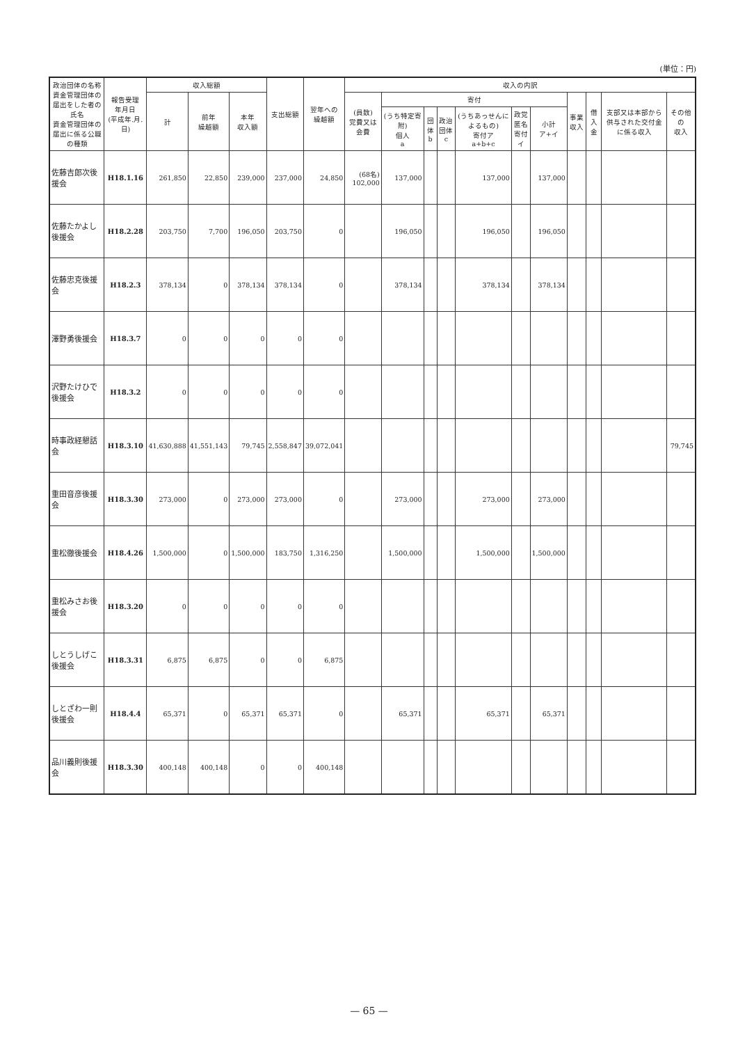(単位：円)
| 政治団体の名称 資金管理団体の届出をした者の氏名 資金管理団体の届出に係る公職の種類 | 報告受理 年月日 (平成年.月.日) | 収入総額 | | | 支出総額 | 翌年への 繰越額 | 収入の内訳 | | | | | | | | | | |
| --- | --- | --- | --- | --- | --- | --- | --- | --- | --- | --- | --- | --- | --- | --- | --- | --- | --- |
| | | 計 | 前年 繰越額 | 本年 収入額 | | | (員数) 党費又は会費 | 寄付 | | | | | | 事業収入 | 借入金 | 支部又は本部から供与された交付金に係る収入 | その他の 収入 |
| | | | | | | | | (うち特定寄附) 個人 a | 団体 b | 政治団体 c | (うちあっせんによるもの) 寄付ア a+b+c | 政党匿名 寄付 イ | 小計 ア+イ | | | | |
| 佐藤吉郎次後援会 | H18.1.16 | 261,850 | 22,850 | 239,000 | 237,000 | 24,850 | (68名) 102,000 | 137,000 | | | 137,000 | | 137,000 | | | | |
| 佐藤たかよし後援会 | H18.2.28 | 203,750 | 7,700 | 196,050 | 203,750 | 0 | | 196,050 | | | 196,050 | | 196,050 | | | | |
| 佐藤忠克後援会 | H18.2.3 | 378,134 | 0 | 378,134 | 378,134 | 0 | | 378,134 | | | 378,134 | | 378,134 | | | | |
| 澤野勇後援会 | H18.3.7 | 0 | 0 | 0 | 0 | 0 | | | | | | | | | | | |
| 沢野たけひで後援会 | H18.3.2 | 0 | 0 | 0 | 0 | 0 | | | | | | | | | | | |
| 時事政経懇話会 | H18.3.10 | 41,630,888 | 41,551,143 | 79,745 | 2,558,847 | 39,072,041 | | | | | | | | | | | 79,745 |
| 重田音彦後援会 | H18.3.30 | 273,000 | 0 | 273,000 | 273,000 | 0 | | 273,000 | | | 273,000 | | 273,000 | | | | |
| 重松徹後援会 | H18.4.26 | 1,500,000 | 0 | 1,500,000 | 183,750 | 1,316,250 | | 1,500,000 | | | 1,500,000 | | 1,500,000 | | | | |
| 重松みさお後援会 | H18.3.20 | 0 | 0 | 0 | 0 | 0 | | | | | | | | | | | |
| しとうしげこ後援会 | H18.3.31 | 6,875 | 6,875 | 0 | 0 | 6,875 | | | | | | | | | | | |
| しとざわ一則後援会 | H18.4.4 | 65,371 | 0 | 65,371 | 65,371 | 0 | | 65,371 | | | 65,371 | | 65,371 | | | | |
| 品川義則後援会 | H18.3.30 | 400,148 | 400,148 | 0 | 0 | 400,148 | | | | | | | | | | | |
— 65 —